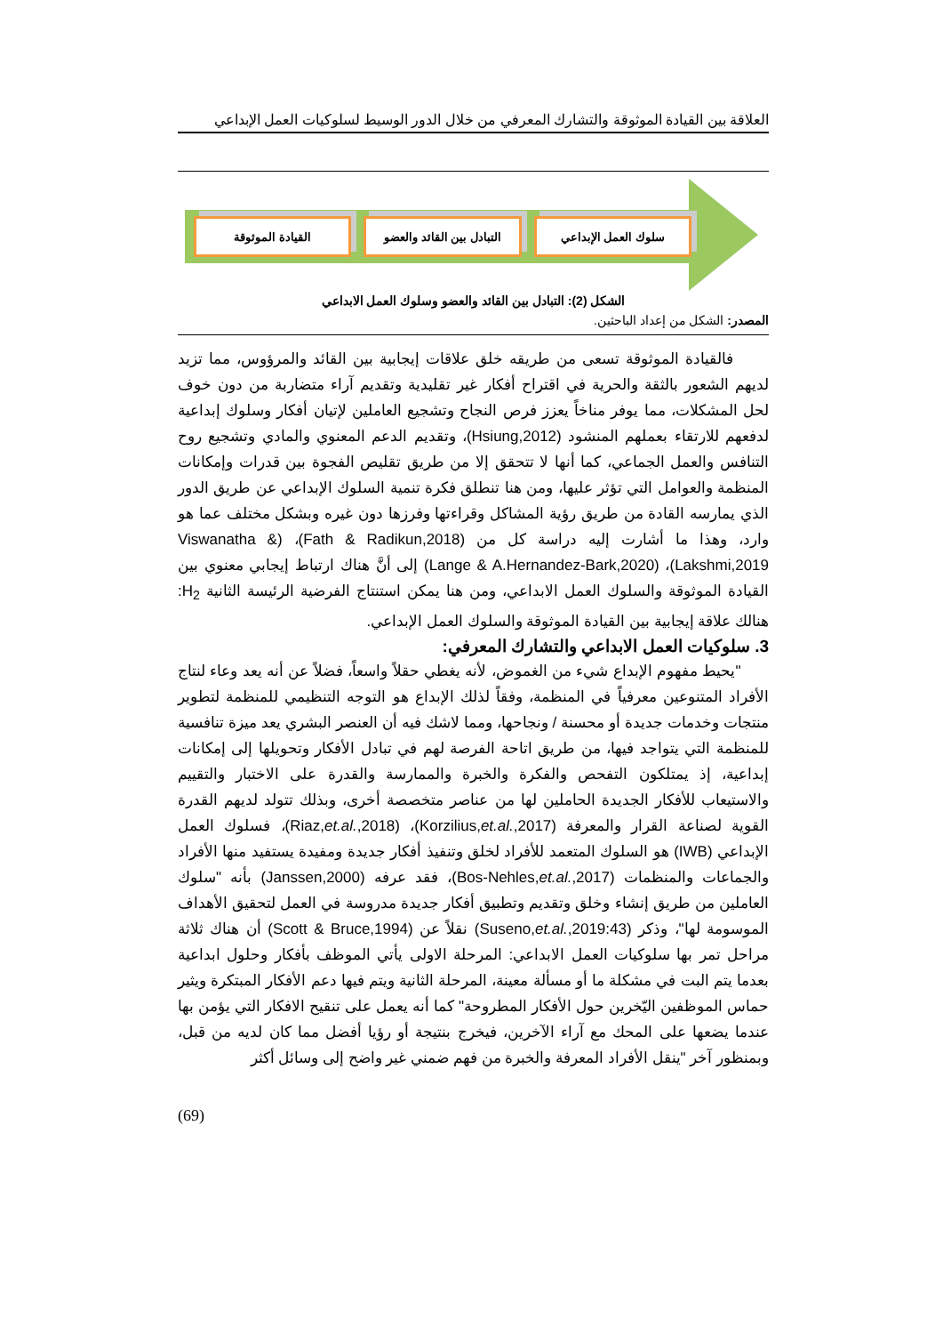العلاقة بين القيادة الموثوقة والتشارك المعرفي من خلال الدور الوسيط لسلوكيات العمل الإبداعي
القيادة الموثوقة التبادل بين القائد والعضو سلوك العمل الإبداعي
الشكل (2): التبادل بين القائد والعضو وسلوك العمل الابداعي
المصدر: الشكل من إعداد الباحثين.
فالقيادة الموثوقة تسعى من طريقه خلق علاقات إيجابية بين القائد والمرؤوس، مما تزيد لديهم الشعور بالثقة والحرية في اقتراح أفكار غير تقليدية وتقديم آراء متضاربة من دون خوف لحل المشكلات، مما يوفر مناخاً يعزز فرص النجاح وتشجيع العاملين لإتيان أفكار وسلوك إبداعية لدفعهم للارتقاء بعملهم المنشود (Hsiung,2012)، وتقديم الدعم المعنوي والمادي وتشجيع روح التنافس والعمل الجماعي، كما أنها لا تتحقق إلا من طريق تقليص الفجوة بين قدرات وإمكانات المنظمة والعوامل التي تؤثر عليها، ومن هنا تنطلق فكرة تنمية السلوك الإبداعي عن طريق الدور الذي يمارسه القادة من طريق رؤية المشاكل وقراءتها وفرزها دون غيره وبشكل مختلف عما هو وارد، وهذا ما أشارت إليه دراسة كل من (Fath & Radikun,2018)، (Viswanatha & Lakshmi,2019)، (Lange & A.Hernandez-Bark,2020) إلى أنَّ هناك ارتباط إيجابي معنوي بين القيادة الموثوقة والسلوك العمل الابداعي، ومن هنا يمكن استنتاج الفرضية الرئيسة الثانية H<sub>2</sub>: هنالك علاقة إيجابية بين القيادة الموثوقة والسلوك العمل الإبداعي.
3. سلوكيات العمل الابداعي والتشارك المعرفي:
"يحيط مفهوم الإبداع شيء من الغموض، لأنه يغطي حقلاً واسعاً، فضلاً عن أنه يعد وعاء لنتاج الأفراد المتنوعين معرفياً في المنظمة، وفقاً لذلك الإبداع هو التوجه التنظيمي للمنظمة لتطوير منتجات وخدمات جديدة أو محسنة / ونجاحها، ومما لاشك فيه أن العنصر البشري يعد ميزة تنافسية للمنظمة التي يتواجد فيها، من طريق اتاحة الفرصة لهم في تبادل الأفكار وتحويلها إلى إمكانات إبداعية، إذ يمتلكون التفحص والفكرة والخبرة والممارسة والقدرة على الاختبار والتقييم والاستيعاب للأفكار الجديدة الحاملين لها من عناصر متخصصة أخرى، وبذلك تتولد لديهم القدرة القوية لصناعة القرار والمعرفة (Korzilius,et.al.,2017)، (Riaz,et.al.,2018)، فسلوك العمل الإبداعي (IWB) هو السلوك المتعمد للأفراد لخلق وتنفيذ أفكار جديدة ومفيدة يستفيد منها الأفراد والجماعات والمنظمات (Bos-Nehles,et.al.,2017)، فقد عرفه (Janssen,2000) بأنه "سلوك العاملين من طريق إنشاء وخلق وتقديم وتطبيق أفكار جديدة مدروسة في العمل لتحقيق الأهداف الموسومة لها"، وذكر (Suseno,et.al.,2019:43) نقلاً عن (Scott & Bruce,1994) أن هناك ثلاثة مراحل تمر بها سلوكيات العمل الابداعي: المرحلة الاولى يأتي الموظف بأفكار وحلول ابداعية بعدما يتم البت في مشكلة ما أو مسألة معينة، المرحلة الثانية ويتم فيها دعم الأفكار المبتكرة ويثير حماس الموظفين اليّخرين حول الأفكار المطروحة" كما أنه يعمل على تنقيح الافكار التي يؤمن بها عندما يضعها على المحك مع آراء الآخرين، فيخرج بنتيجة أو رؤيا أفضل مما كان لديه من قبل، وبمنظور آخر "ينقل الأفراد المعرفة والخبرة من فهم ضمني غير واضح إلى وسائل أكثر
(69)